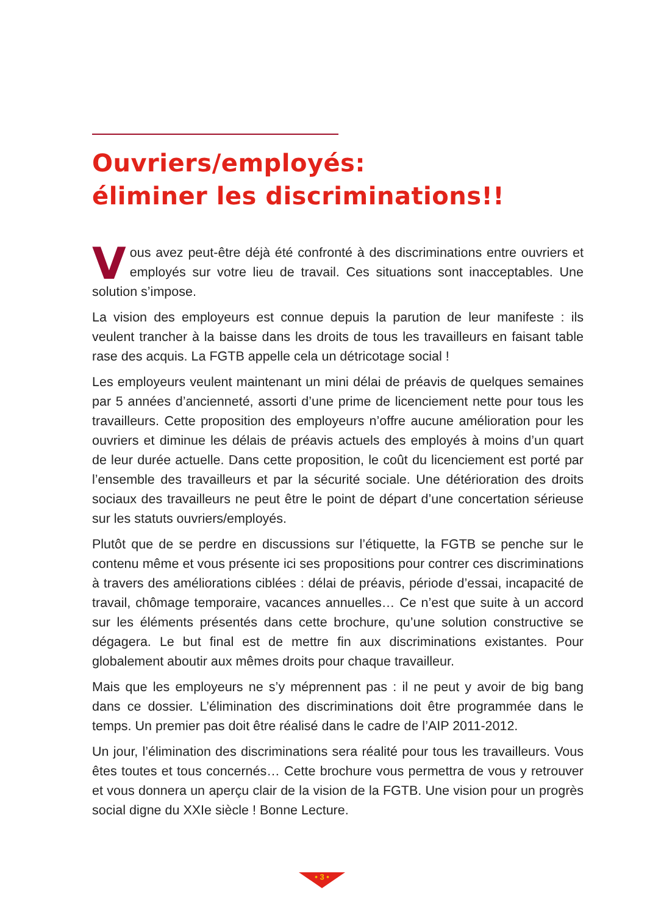Ouvriers/employés:
éliminer les discriminations!!
Vous avez peut-être déjà été confronté à des discriminations entre ouvriers et employés sur votre lieu de travail. Ces situations sont inacceptables. Une solution s’impose.
La vision des employeurs est connue depuis la parution de leur manifeste : ils veulent trancher à la baisse dans les droits de tous les travailleurs en faisant table rase des acquis. La FGTB appelle cela un détricotage social !
Les employeurs veulent maintenant un mini délai de préavis de quelques semaines par 5 années d’ancienneté, assorti d’une prime de licenciement nette pour tous les travailleurs. Cette proposition des employeurs n’offre aucune amélioration pour les ouvriers et diminue les délais de préavis actuels des employés à moins d’un quart de leur durée actuelle. Dans cette proposition, le coût du licenciement est porté par l’ensemble des travailleurs et par la sécurité sociale. Une détérioration des droits sociaux des travailleurs ne peut être le point de départ d’une concertation sérieuse sur les statuts ouvriers/employés.
Plutôt que de se perdre en discussions sur l’étiquette, la FGTB se penche sur le contenu même et vous présente ici ses propositions pour contrer ces discriminations à travers des améliorations ciblées : délai de préavis, période d’essai, incapacité de travail, chômage temporaire, vacances annuelles… Ce n’est que suite à un accord sur les éléments présentés dans cette brochure, qu’une solution constructive se dégagera. Le but final est de mettre fin aux discriminations existantes. Pour globalement aboutir aux mêmes droits pour chaque travailleur.
Mais que les employeurs ne s’y méprennent pas : il ne peut y avoir de big bang dans ce dossier. L’élimination des discriminations doit être programmée dans le temps. Un premier pas doit être réalisé dans le cadre de l’AIP 2011-2012.
Un jour, l’élimination des discriminations sera réalité pour tous les travailleurs. Vous êtes toutes et tous concernés… Cette brochure vous permettra de vous y retrouver et vous donnera un aperçu clair de la vision de la FGTB. Une vision pour un progrès social digne du XXIe siècle ! Bonne Lecture.
• 3 •